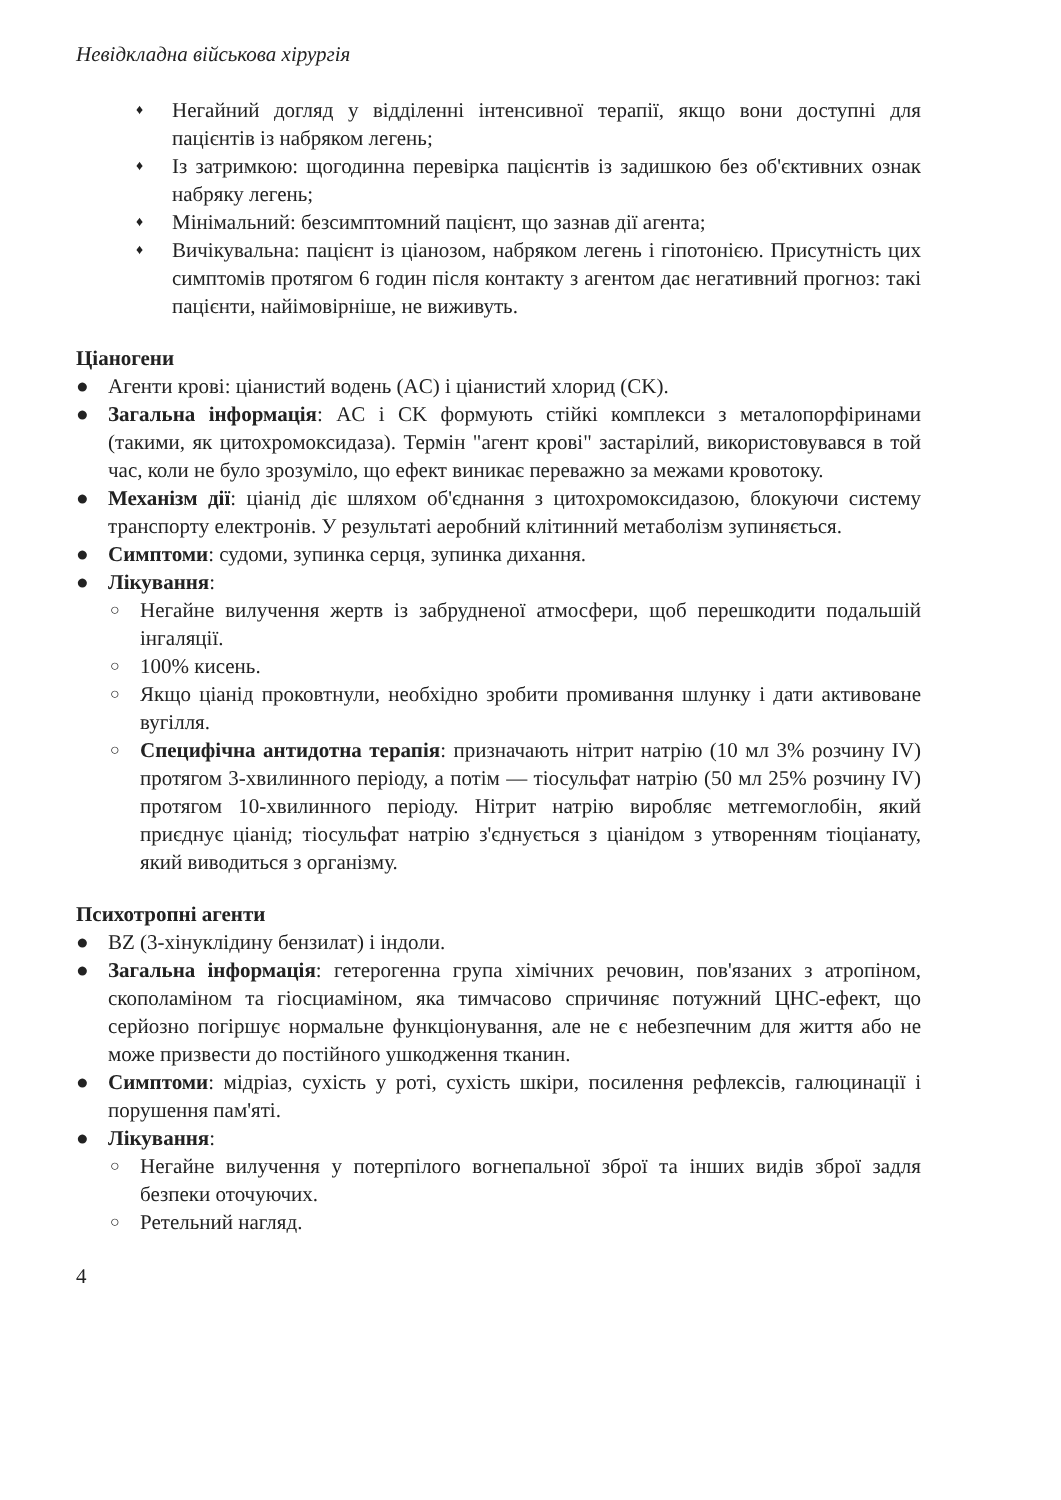Невідкладна військова хірургія
♦ Негайний догляд у відділенні інтенсивної терапії, якщо вони доступні для пацієнтів із набряком легень;
♦ Із затримкою: щогодинна перевірка пацієнтів із задишкою без об'єктивних ознак набряку легень;
♦ Мінімальний: безсимптомний пацієнт, що зазнав дії агента;
♦ Вичікувальна: пацієнт із ціанозом, набряком легень і гіпотонією. Присутність цих симптомів протягом 6 годин після контакту з агентом дає негативний прогноз: такі пацієнти, найімовірніше, не виживуть.
Ціаногени
● Агенти крові: ціанистий водень (AC) і ціанистий хлорид (CK).
● Загальна інформація: AC і CK формують стійкі комплекси з металопорфіринами (такими, як цитохромоксидаза). Термін "агент крові" застарілий, використовувався в той час, коли не було зрозуміло, що ефект виникає переважно за межами кровотоку.
● Механізм дії: ціанід діє шляхом об'єднання з цитохромоксидазою, блокуючи систему транспорту електронів. У результаті аеробний клітинний метаболізм зупиняється.
● Симптоми: судоми, зупинка серця, зупинка дихання.
● Лікування:
○ Негайне вилучення жертв із забрудненої атмосфери, щоб перешкодити подальшій інгаляції.
○ 100% кисень.
○ Якщо ціанід проковтнули, необхідно зробити промивання шлунку і дати активоване вугілля.
○ Специфічна антидотна терапія: призначають нітрит натрію (10 мл 3% розчину IV) протягом 3-хвилинного періоду, а потім — тіосульфат натрію (50 мл 25% розчину IV) протягом 10-хвилинного періоду. Нітрит натрію виробляє метгемоглобін, який приєднує ціанід; тіосульфат натрію з'єднується з ціанідом з утворенням тіоціанату, який виводиться з організму.
Психотропні агенти
● BZ (3-хінуклідину бензилат) і індоли.
● Загальна інформація: гетерогенна група хімічних речовин, пов'язаних з атропіном, скополаміном та гіосциаміном, яка тимчасово спричиняє потужний ЦНС-ефект, що серйозно погіршує нормальне функціонування, але не є небезпечним для життя або не може призвести до постійного ушкодження тканин.
● Симптоми: мідріаз, сухість у роті, сухість шкіри, посилення рефлексів, галюцинації і порушення пам'яті.
● Лікування:
○ Негайне вилучення у потерпілого вогнепальної зброї та інших видів зброї задля безпеки оточуючих.
○ Ретельний нагляд.
4